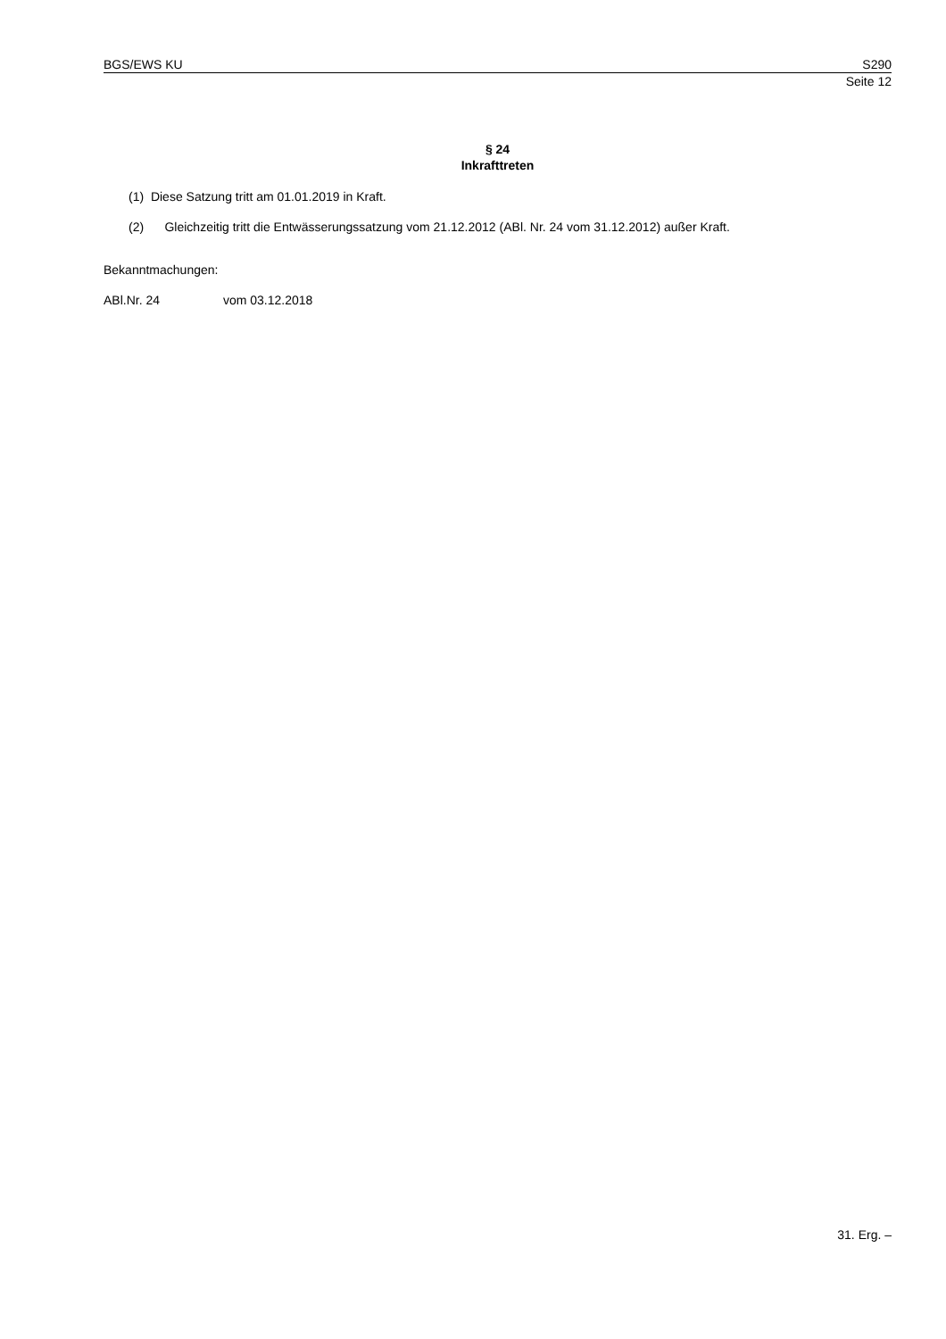BGS/EWS KU S290
Seite 12
§ 24
Inkrafttreten
(1) Diese Satzung tritt am 01.01.2019 in Kraft.
(2) Gleichzeitig tritt die Entwässerungssatzung vom 21.12.2012 (ABl. Nr. 24 vom 31.12.2012) außer Kraft.
Bekanntmachungen:
ABl.Nr. 24 vom 03.12.2018
31. Erg. –